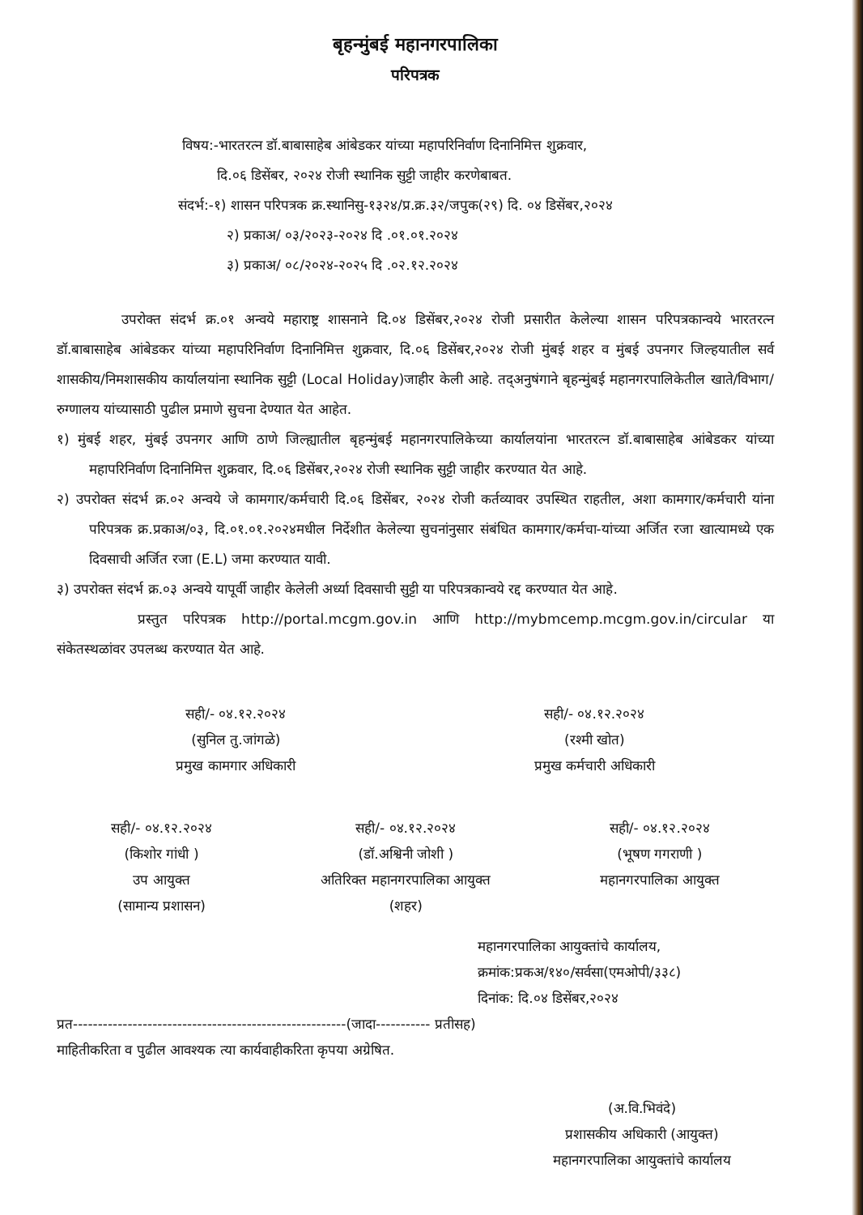बृहन्मुंबई महानगरपालिका
परिपत्रक
विषय:-भारतरत्न डॉ.बाबासाहेब आंबेडकर यांच्या महापरिनिर्वाण दिनानिमित्त शुक्रवार,
दि.०६ डिसेंबर, २०२४ रोजी स्थानिक सुट्टी जाहीर करणेबाबत.
संदर्भ:-१) शासन परिपत्रक क्र.स्थानिसु-१३२४/प्र.क्र.३२/जपुक(२९) दि. ०४ डिसेंबर,२०२४
२) प्रकाअ/ ०३/२०२३-२०२४ दि .०१.०१.२०२४
३) प्रकाअ/ ०८/२०२४-२०२५ दि .०२.१२.२०२४
उपरोक्त संदर्भ क्र.०१ अन्वये महाराष्ट्र शासनाने दि.०४ डिसेंबर,२०२४ रोजी प्रसारीत केलेल्या शासन परिपत्रकान्वये भारतरत्न डॉ.बाबासाहेब आंबेडकर यांच्या महापरिनिर्वाण दिनानिमित्त शुक्रवार, दि.०६ डिसेंबर,२०२४ रोजी मुंबई शहर व मुंबई उपनगर जिल्हयातील सर्व शासकीय/निमशासकीय कार्यालयांना स्थानिक सुट्टी (Local Holiday)जाहीर केली आहे. तद्अनुषंगाने बृहन्मुंबई महानगरपालिकेतील खाते/विभाग/रुग्णालय यांच्यासाठी पुढील प्रमाणे सुचना देण्यात येत आहेत.
१) मुंबई शहर, मुंबई उपनगर आणि ठाणे जिल्ह्यातील बृहन्मुंबई महानगरपालिकेच्या कार्यालयांना भारतरत्न डॉ.बाबासाहेब आंबेडकर यांच्या महापरिनिर्वाण दिनानिमित्त शुक्रवार, दि.०६ डिसेंबर,२०२४ रोजी स्थानिक सुट्टी जाहीर करण्यात येत आहे.
२) उपरोक्त संदर्भ क्र.०२ अन्वये जे कामगार/कर्मचारी दि.०६ डिसेंबर, २०२४ रोजी कर्तव्यावर उपस्थित राहतील, अशा कामगार/कर्मचारी यांना परिपत्रक क्र.प्रकाअ/०३, दि.०१.०१.२०२४मधील निर्देशीत केलेल्या सुचनांनुसार संबंधित कामगार/कर्मचा-यांच्या अर्जित रजा खात्यामध्ये एक दिवसाची अर्जित रजा (E.L) जमा करण्यात यावी.
३) उपरोक्त संदर्भ क्र.०३ अन्वये यापूर्वी जाहीर केलेली अर्ध्या दिवसाची सुट्टी या परिपत्रकान्वये रद्द करण्यात येत आहे.
प्रस्तुत परिपत्रक http://portal.mcgm.gov.in आणि http://mybmcemp.mcgm.gov.in/circular या संकेतस्थळांवर उपलब्ध करण्यात येत आहे.
सही/- ०४.१२.२०२४
(सुनिल तु.जांगळे)
प्रमुख कामगार अधिकारी
सही/- ०४.१२.२०२४
(रश्मी खोत)
प्रमुख कर्मचारी अधिकारी
सही/- ०४.१२.२०२४
(किशोर गांधी )
उप आयुक्त
(सामान्य प्रशासन)
सही/- ०४.१२.२०२४
(डॉ.अश्विनी जोशी )
अतिरिक्त महानगरपालिका आयुक्त
(शहर)
सही/- ०४.१२.२०२४
(भूषण गगराणी )
महानगरपालिका आयुक्त
महानगरपालिका आयुक्तांचे कार्यालय,
क्रमांक:प्रकअ/१४०/सर्वसा(एमओपी/३३८)
दिनांक: दि.०४ डिसेंबर,२०२४
प्रत-------------------------------------------------------(जादा----------- प्रतीसह)
माहितीकरिता व पुढील आवश्यक त्या कार्यवाहीकरिता कृपया अग्रेषित.
(अ.वि.भिवंदे)
प्रशासकीय अधिकारी (आयुक्त)
महानगरपालिका आयुक्तांचे कार्यालय